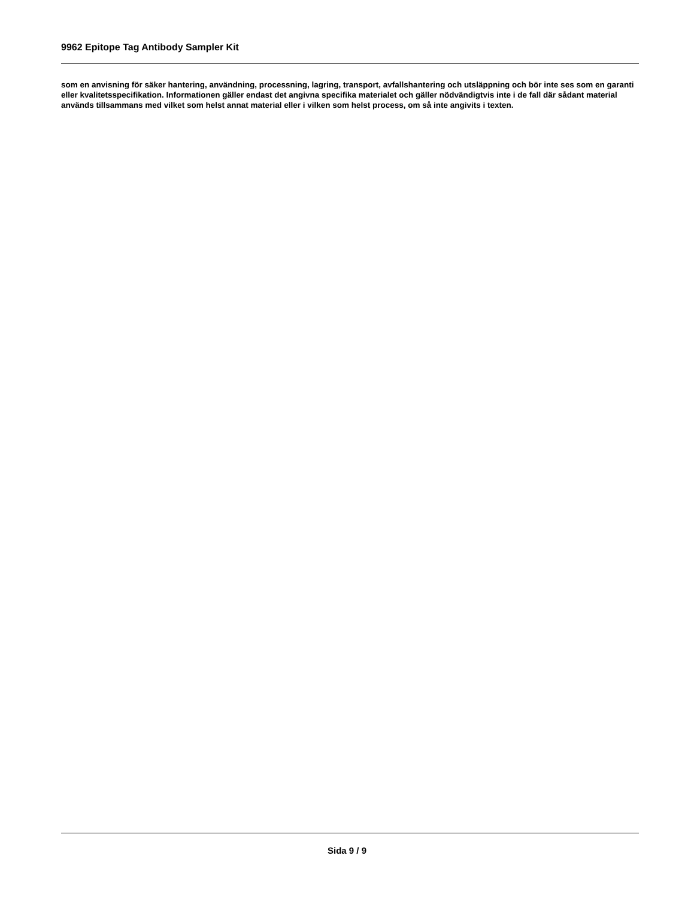9962 Epitope Tag Antibody Sampler Kit
som en anvisning för säker hantering, användning, processning, lagring, transport, avfallshantering och utsläppning och bör inte ses som en garanti eller kvalitetsspecifikation. Informationen gäller endast det angivna specifika materialet och gäller nödvändigtvis inte i de fall där sådant material används tillsammans med vilket som helst annat material eller i vilken som helst process, om så inte angivits i texten.
Sida 9 / 9